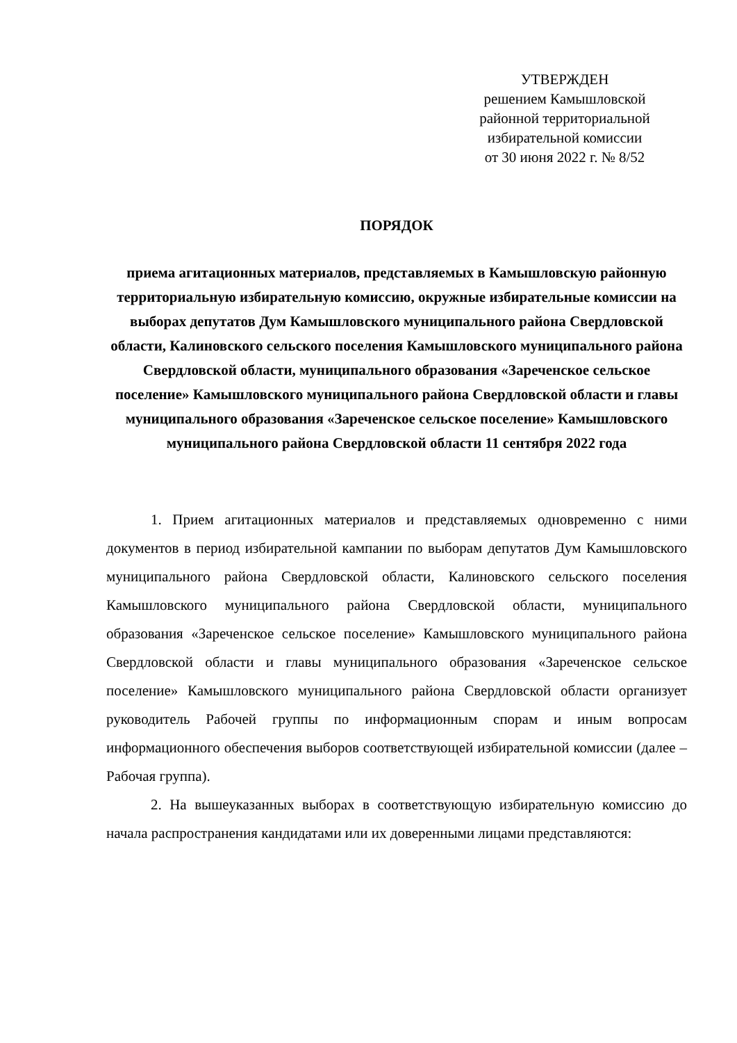УТВЕРЖДЕН
решением Камышловской
районной территориальной
избирательной комиссии
от 30 июня 2022 г. № 8/52
ПОРЯДОК
приема агитационных материалов, представляемых в Камышловскую районную территориальную избирательную комиссию, окружные избирательные комиссии на выборах депутатов Дум Камышловского муниципального района Свердловской области, Калиновского сельского поселения Камышловского муниципального района Свердловской области, муниципального образования «Зареченское сельское поселение» Камышловского муниципального района Свердловской области и главы муниципального образования «Зареченское сельское поселение» Камышловского муниципального района Свердловской области 11 сентября 2022 года
1. Прием агитационных материалов и представляемых одновременно с ними документов в период избирательной кампании по выборам депутатов Дум Камышловского муниципального района Свердловской области, Калиновского сельского поселения Камышловского муниципального района Свердловской области, муниципального образования «Зареченское сельское поселение» Камышловского муниципального района Свердловской области и главы муниципального образования «Зареченское сельское поселение» Камышловского муниципального района Свердловской области организует руководитель Рабочей группы по информационным спорам и иным вопросам информационного обеспечения выборов соответствующей избирательной комиссии (далее – Рабочая группа).
2. На вышеуказанных выборах в соответствующую избирательную комиссию до начала распространения кандидатами или их доверенными лицами представляются: